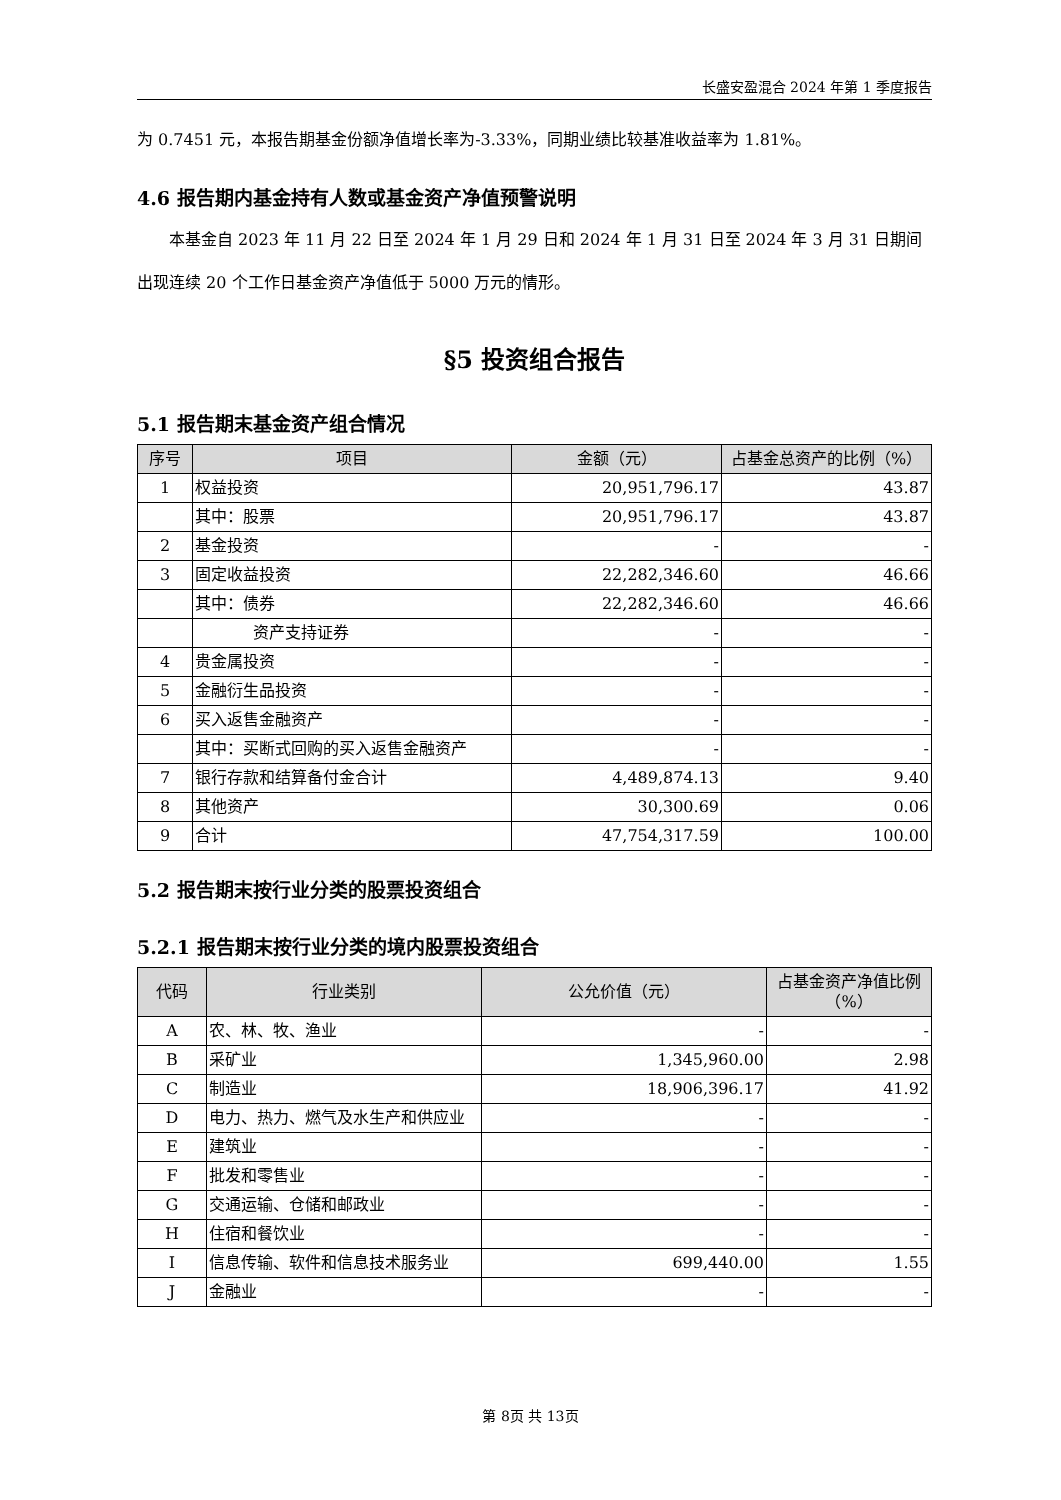长盛安盈混合 2024 年第 1 季度报告
为 0.7451 元，本报告期基金份额净值增长率为-3.33%，同期业绩比较基准收益率为 1.81%。
4.6 报告期内基金持有人数或基金资产净值预警说明
本基金自 2023 年 11 月 22 日至 2024 年 1 月 29 日和 2024 年 1 月 31 日至 2024 年 3 月 31 日期间出现连续 20 个工作日基金资产净值低于 5000 万元的情形。
§5 投资组合报告
5.1 报告期末基金资产组合情况
| 序号 | 项目 | 金额（元） | 占基金总资产的比例（%） |
| --- | --- | --- | --- |
| 1 | 权益投资 | 20,951,796.17 | 43.87 |
| | 其中：股票 | 20,951,796.17 | 43.87 |
| 2 | 基金投资 | - | - |
| 3 | 固定收益投资 | 22,282,346.60 | 46.66 |
| | 其中：债券 | 22,282,346.60 | 46.66 |
| | 资产支持证券 | - | - |
| 4 | 贵金属投资 | - | - |
| 5 | 金融衍生品投资 | - | - |
| 6 | 买入返售金融资产 | - | - |
| | 其中：买断式回购的买入返售金融资产 | - | - |
| 7 | 银行存款和结算备付金合计 | 4,489,874.13 | 9.40 |
| 8 | 其他资产 | 30,300.69 | 0.06 |
| 9 | 合计 | 47,754,317.59 | 100.00 |
5.2 报告期末按行业分类的股票投资组合
5.2.1 报告期末按行业分类的境内股票投资组合
| 代码 | 行业类别 | 公允价值（元） | 占基金资产净值比例（%） |
| --- | --- | --- | --- |
| A | 农、林、牧、渔业 | - | - |
| B | 采矿业 | 1,345,960.00 | 2.98 |
| C | 制造业 | 18,906,396.17 | 41.92 |
| D | 电力、热力、燃气及水生产和供应业 | - | - |
| E | 建筑业 | - | - |
| F | 批发和零售业 | - | - |
| G | 交通运输、仓储和邮政业 | - | - |
| H | 住宿和餐饮业 | - | - |
| I | 信息传输、软件和信息技术服务业 | 699,440.00 | 1.55 |
| J | 金融业 | - | - |
第 8页 共 13页